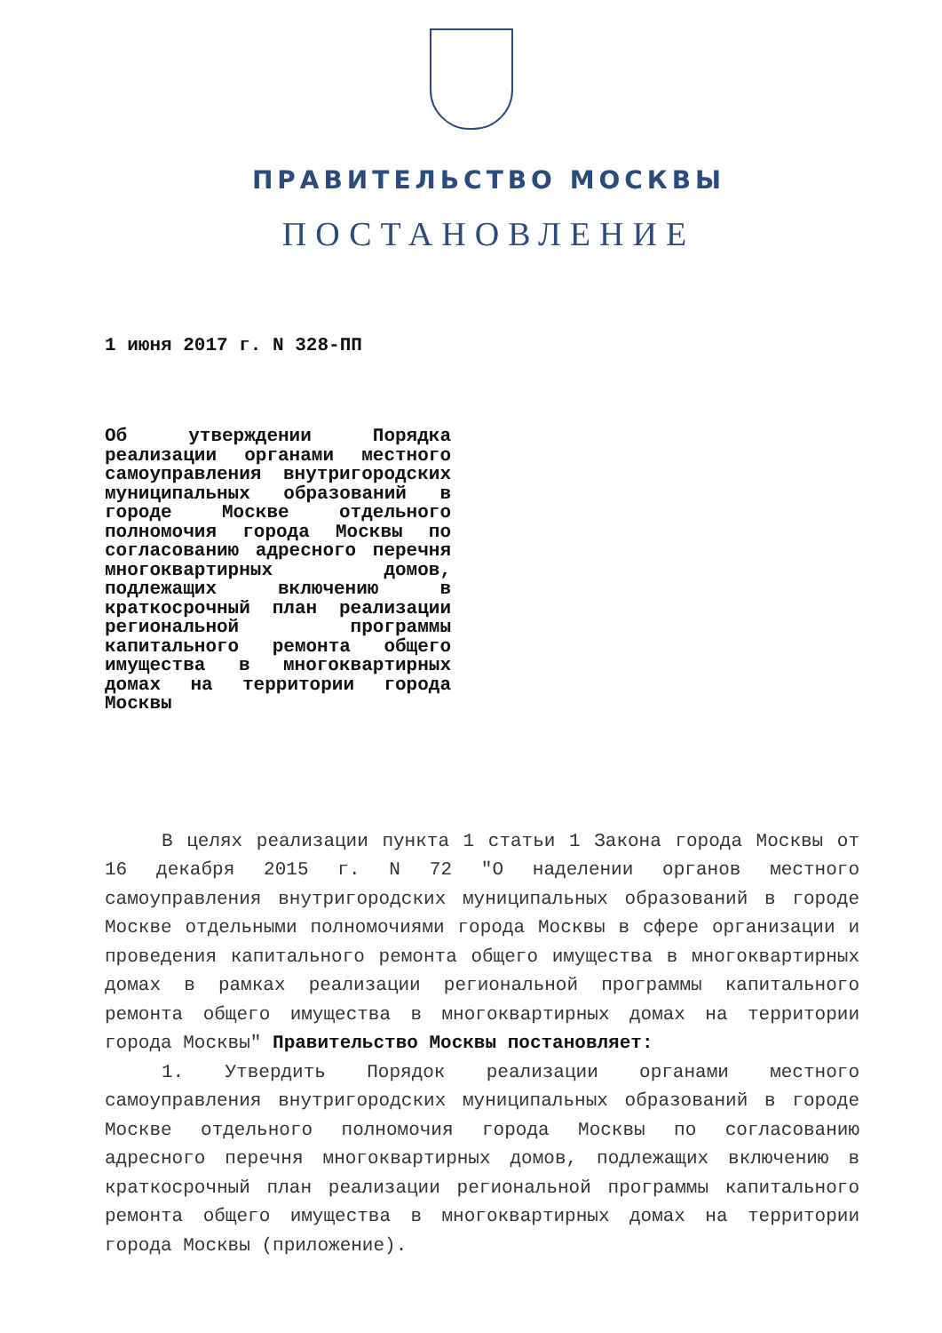ПРАВИТЕЛЬСТВО МОСКВЫ
ПОСТАНОВЛЕНИЕ
1 июня 2017 г. N 328-ПП
Об утверждении Порядка реализации органами местного самоуправления внутригородских муниципальных образований в городе Москве отдельного полномочия города Москвы по согласованию адресного перечня многоквартирных домов, подлежащих включению в краткосрочный план реализации региональной программы капитального ремонта общего имущества в многоквартирных домах на территории города Москвы
В целях реализации пункта 1 статьи 1 Закона города Москвы от 16 декабря 2015 г. N 72 "О наделении органов местного самоуправления внутригородских муниципальных образований в городе Москве отдельными полномочиями города Москвы в сфере организации и проведения капитального ремонта общего имущества в многоквартирных домах в рамках реализации региональной программы капитального ремонта общего имущества в многоквартирных домах на территории города Москвы" Правительство Москвы постановляет:
1. Утвердить Порядок реализации органами местного самоуправления внутригородских муниципальных образований в городе Москве отдельного полномочия города Москвы по согласованию адресного перечня многоквартирных домов, подлежащих включению в краткосрочный план реализации региональной программы капитального ремонта общего имущества в многоквартирных домах на территории города Москвы (приложение).